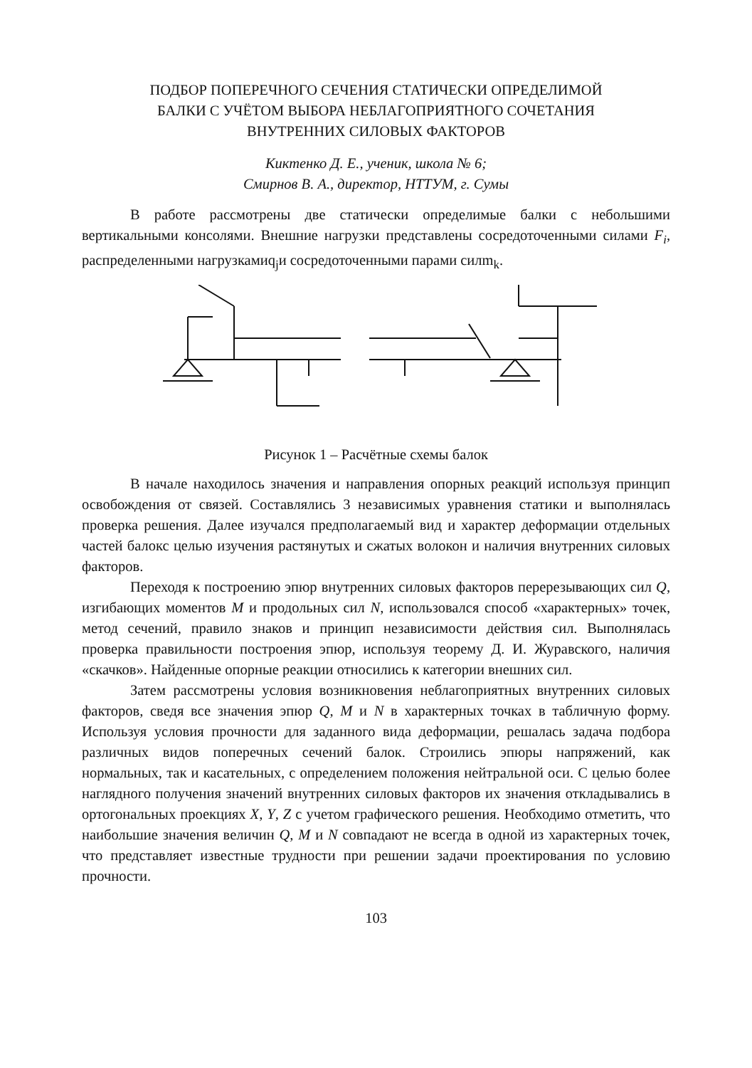ПОДБОР ПОПЕРЕЧНОГО СЕЧЕНИЯ СТАТИЧЕСКИ ОПРЕДЕЛИМОЙ
БАЛКИ С УЧЁТОМ ВЫБОРА НЕБЛАГОПРИЯТНОГО СОЧЕТАНИЯ
ВНУТРЕННИХ СИЛОВЫХ ФАКТОРОВ
Киктенко Д. Е., ученик, школа № 6;
Смирнов В. А., директор, НТТУМ, г. Сумы
В работе рассмотрены две статически определимые балки с небольшими вертикальными консолями. Внешние нагрузки представлены сосредоточенными силами F<sub>i</sub>, распределенными нагрузкамиq<sub>j</sub>и сосредоточенными парами силm<sub>k</sub>.
Рисунок 1 – Расчётные схемы балок
В начале находилось значения и направления опорных реакций используя принцип освобождения от связей. Составлялись 3 независимых уравнения статики и выполнялась проверка решения. Далее изучался предполагаемый вид и характер деформации отдельных частей балокс целью изучения растянутых и сжатых волокон и наличия внутренних силовых факторов.
Переходя к построению эпюр внутренних силовых факторов перерезывающих сил Q, изгибающих моментов M и продольных сил N, использовался способ «характерных» точек, метод сечений, правило знаков и принцип независимости действия сил. Выполнялась проверка правильности построения эпюр, используя теорему Д. И. Журавского, наличия «скачков». Найденные опорные реакции относились к категории внешних сил.
Затем рассмотрены условия возникновения неблагоприятных внутренних силовых факторов, сведя все значения эпюр Q, M и N в характерных точках в табличную форму. Используя условия прочности для заданного вида деформации, решалась задача подбора различных видов поперечных сечений балок. Строились эпюры напряжений, как нормальных, так и касательных, с определением положения нейтральной оси. С целью более наглядного получения значений внутренних силовых факторов их значения откладывались в ортогональных проекциях X, Y, Z с учетом графического решения. Необходимо отметить, что наибольшие значения величин Q, M и N совпадают не всегда в одной из характерных точек, что представляет известные трудности при решении задачи проектирования по условию прочности.
103